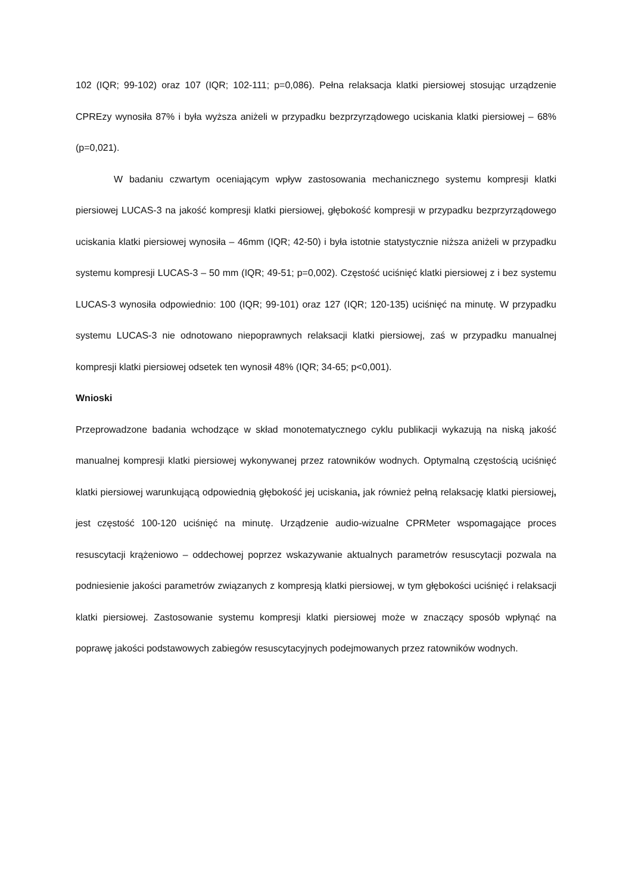102 (IQR; 99-102) oraz 107 (IQR; 102-111; p=0,086). Pełna relaksacja klatki piersiowej stosując urządzenie CPREzy wynosiła 87% i była wyższa aniżeli w przypadku bezprzyrządowego uciskania klatki piersiowej – 68% (p=0,021).
W badaniu czwartym oceniającym wpływ zastosowania mechanicznego systemu kompresji klatki piersiowej LUCAS-3 na jakość kompresji klatki piersiowej, głębokość kompresji w przypadku bezprzyrządowego uciskania klatki piersiowej wynosiła – 46mm (IQR; 42-50) i była istotnie statystycznie niższa aniżeli w przypadku systemu kompresji LUCAS-3 – 50 mm (IQR; 49-51; p=0,002). Częstość uciśnięć klatki piersiowej z i bez systemu LUCAS-3 wynosiła odpowiednio: 100 (IQR; 99-101) oraz 127 (IQR; 120-135) uciśnięć na minutę. W przypadku systemu LUCAS-3 nie odnotowano niepoprawnych relaksacji klatki piersiowej, zaś w przypadku manualnej kompresji klatki piersiowej odsetek ten wynosił 48% (IQR; 34-65; p<0,001).
Wnioski
Przeprowadzone badania wchodzące w skład monotematycznego cyklu publikacji wykazują na niską jakość manualnej kompresji klatki piersiowej wykonywanej przez ratowników wodnych. Optymalną częstością uciśnięć klatki piersiowej warunkującą odpowiednią głębokość jej uciskania, jak również pełną relaksację klatki piersiowej, jest częstość 100-120 uciśnięć na minutę. Urządzenie audio-wizualne CPRMeter wspomagające proces resuscytacji krążeniowo – oddechowej poprzez wskazywanie aktualnych parametrów resuscytacji pozwala na podniesienie jakości parametrów związanych z kompresją klatki piersiowej, w tym głębokości uciśnięć i relaksacji klatki piersiowej. Zastosowanie systemu kompresji klatki piersiowej może w znaczący sposób wpłynąć na poprawę jakości podstawowych zabiegów resuscytacyjnych podejmowanych przez ratowników wodnych.